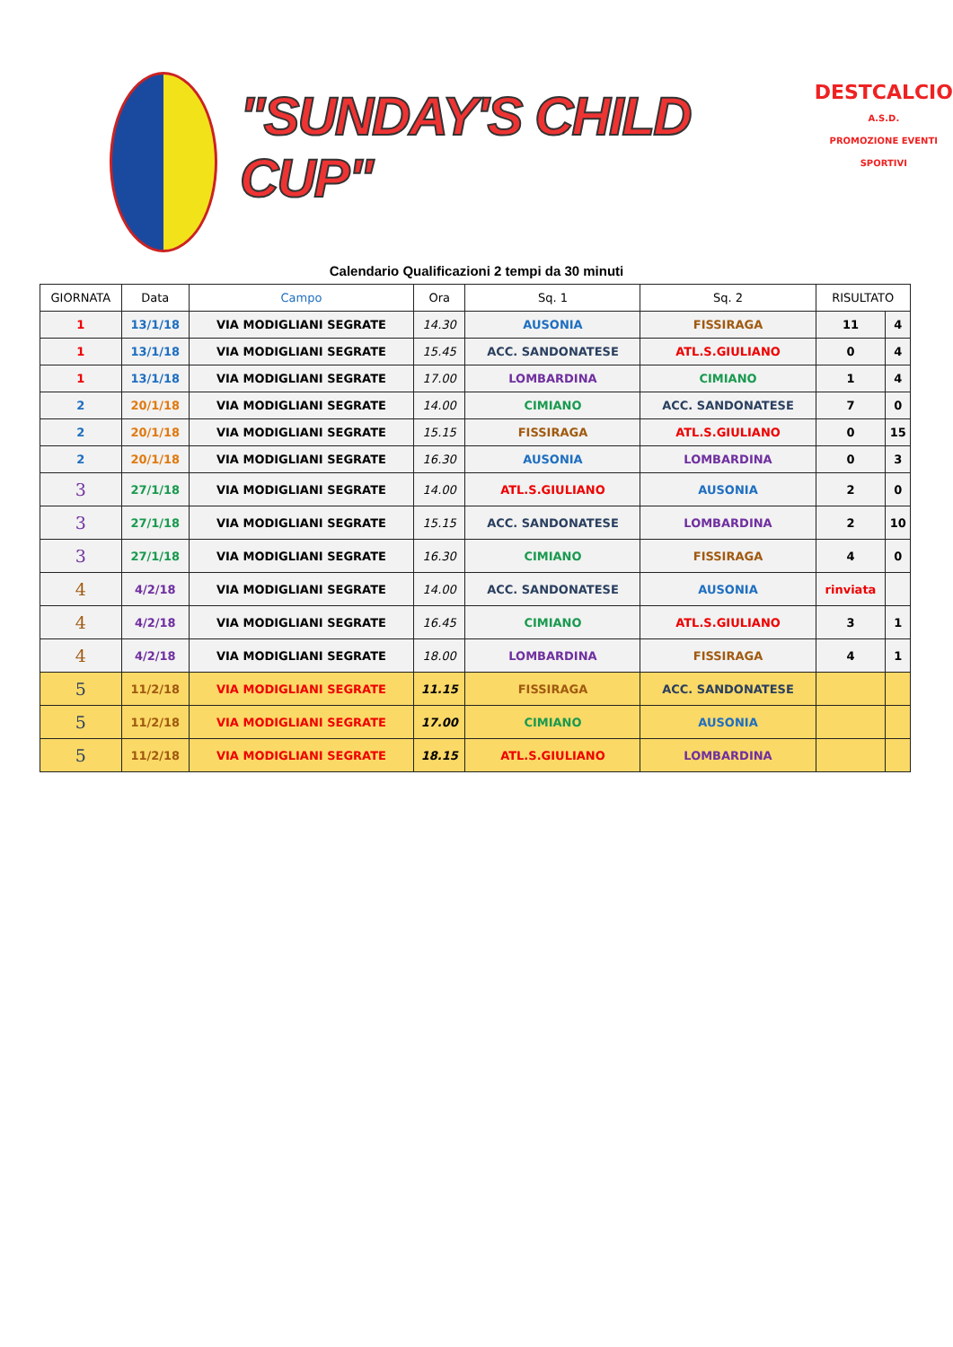"SUNDAY'S CHILD CUP"
DESTCALCIO
A.S.D.
PROMOZIONE EVENTI SPORTIVI
Calendario Qualificazioni 2 tempi da 30 minuti
| GIORNATA | Data | Campo | Ora | Sq. 1 | Sq. 2 | RISULTATO | |
| --- | --- | --- | --- | --- | --- | --- | --- |
| 1 | 13/1/18 | VIA MODIGLIANI SEGRATE | 14.30 | AUSONIA | FISSIRAGA | 11 | 4 |
| 1 | 13/1/18 | VIA MODIGLIANI SEGRATE | 15.45 | ACC. SANDONATESE | ATL.S.GIULIANO | 0 | 4 |
| 1 | 13/1/18 | VIA MODIGLIANI SEGRATE | 17.00 | LOMBARDINA | CIMIANO | 1 | 4 |
| 2 | 20/1/18 | VIA MODIGLIANI SEGRATE | 14.00 | CIMIANO | ACC. SANDONATESE | 7 | 0 |
| 2 | 20/1/18 | VIA MODIGLIANI SEGRATE | 15.15 | FISSIRAGA | ATL.S.GIULIANO | 0 | 15 |
| 2 | 20/1/18 | VIA MODIGLIANI SEGRATE | 16.30 | AUSONIA | LOMBARDINA | 0 | 3 |
| 3 | 27/1/18 | VIA MODIGLIANI SEGRATE | 14.00 | ATL.S.GIULIANO | AUSONIA | 2 | 0 |
| 3 | 27/1/18 | VIA MODIGLIANI SEGRATE | 15.15 | ACC. SANDONATESE | LOMBARDINA | 2 | 10 |
| 3 | 27/1/18 | VIA MODIGLIANI SEGRATE | 16.30 | CIMIANO | FISSIRAGA | 4 | 0 |
| 4 | 4/2/18 | VIA MODIGLIANI SEGRATE | 14.00 | ACC. SANDONATESE | AUSONIA | rinviata | |
| 4 | 4/2/18 | VIA MODIGLIANI SEGRATE | 16.45 | CIMIANO | ATL.S.GIULIANO | 3 | 1 |
| 4 | 4/2/18 | VIA MODIGLIANI SEGRATE | 18.00 | LOMBARDINA | FISSIRAGA | 4 | 1 |
| 5 | 11/2/18 | VIA MODIGLIANI SEGRATE | 11.15 | FISSIRAGA | ACC. SANDONATESE | | |
| 5 | 11/2/18 | VIA MODIGLIANI SEGRATE | 17.00 | CIMIANO | AUSONIA | | |
| 5 | 11/2/18 | VIA MODIGLIANI SEGRATE | 18.15 | ATL.S.GIULIANO | LOMBARDINA | | |